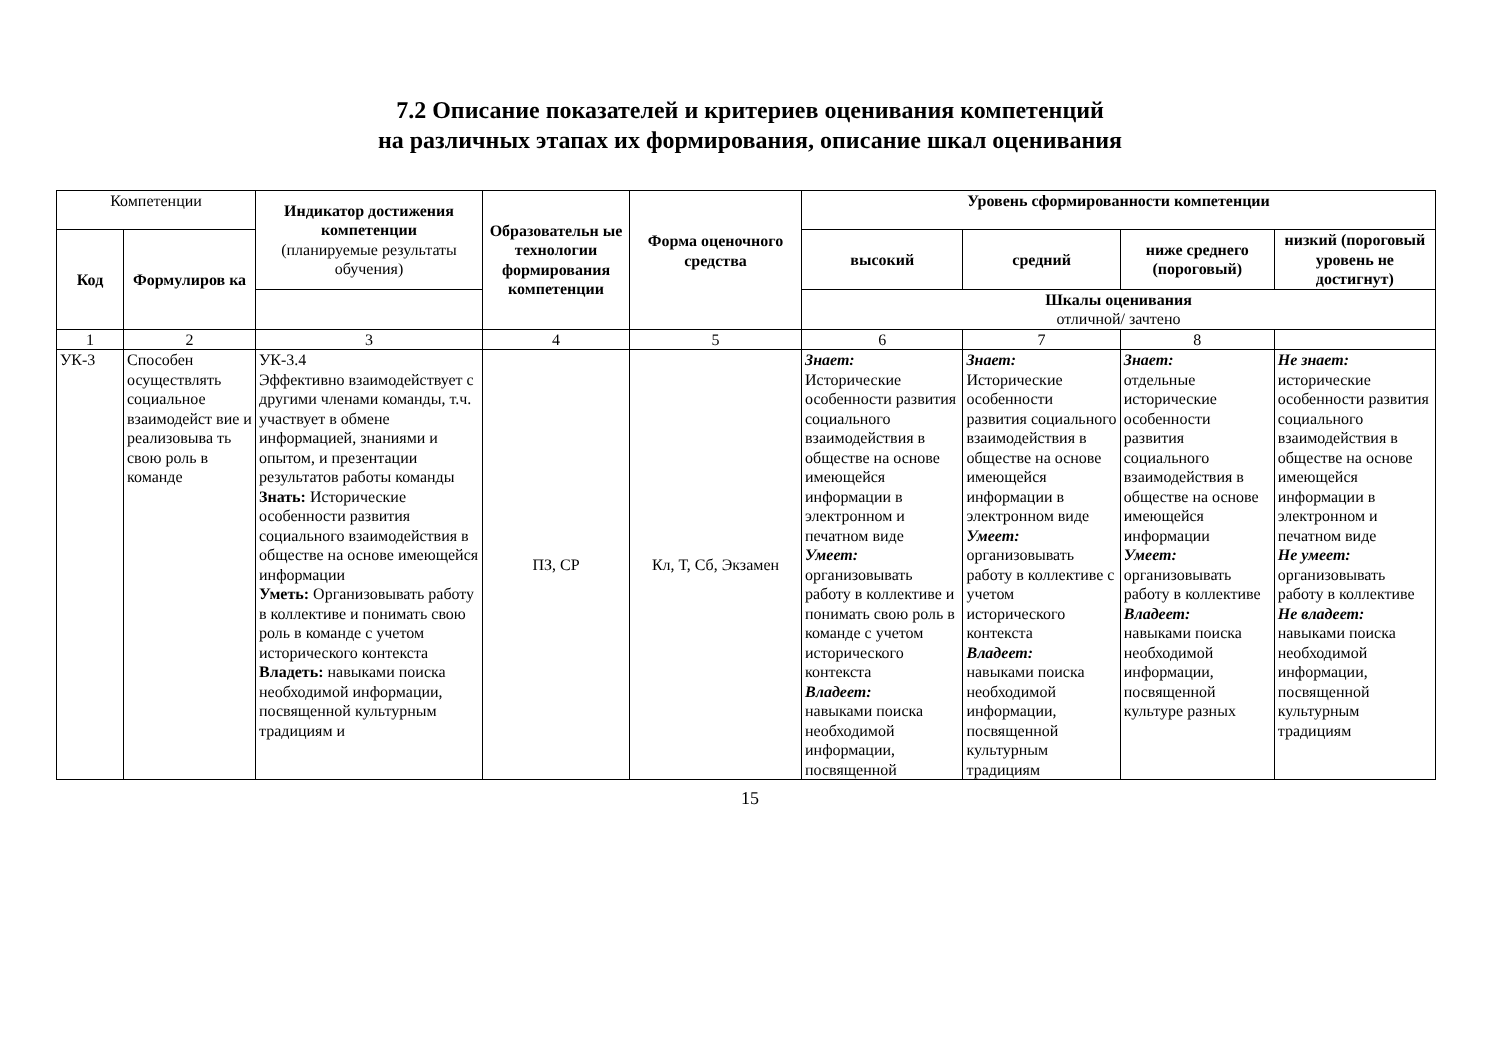7.2 Описание показателей и критериев оценивания компетенций
на различных этапах их формирования, описание шкал оценивания
| Компетенции | | Индикатор достижения компетенции (планируемые результаты обучения) | Образовательн ые технологии формирования компетенции | Форма оценочного средства | Уровень сформированности компетенции | | | |
| --- | --- | --- | --- | --- | --- | --- | --- | --- |
| Код | Формулиров ка | | | | высокий | средний | ниже среднего (пороговый) | низкий (пороговый уровень не достигнут) |
| | | | | | Шкалы оценивания отличной/ зачтено | | | |
| 1 | 2 | 3 | 4 | 5 | 6 | 7 | 8 | |
| УК-3 | Способен осуществлять социальное взаимодейст вие и реализовыва ть свою роль в команде | УК-3.4 Эффективно взаимодействует с другими членами команды, т.ч. участвует в обмене информацией, знаниями и опытом, и презентации результатов работы команды Знать: Исторические особенности развития социального взаимодействия в обществе на основе имеющейся информации Уметь: Организовывать работу в коллективе и понимать свою роль в команде с учетом исторического контекста Владеть: навыками поиска необходимой информации, посвященной культурным традициям и | ПЗ, СР | Кл, Т, Сб, Экзамен | Знает: Исторические особенности развития социального взаимодействия в обществе на основе имеющейся информации в электронном и печатном виде Умеет: организовывать работу в коллективе и понимать свою роль в команде с учетом исторического контекста Владеет: навыками поиска необходимой информации, посвященной | Знает: Исторические особенности развития социального взаимодействия в обществе на основе имеющейся информации в электронном виде Умеет: организовывать работу в коллективе с учетом исторического контекста Владеет: навыками поиска необходимой информации, посвященной культурным традициям | Знает: отдельные исторические особенности развития социального взаимодействия в обществе на основе имеющейся информации Умеет: организовывать работу в коллективе Владеет: навыками поиска необходимой информации, посвященной культуре разных | Не знает: исторические особенности развития социального взаимодействия в обществе на основе имеющейся информации в электронном и печатном виде Не умеет: организовывать работу в коллективе Не владеет: навыками поиска необходимой информации, посвященной культурным традициям |
15